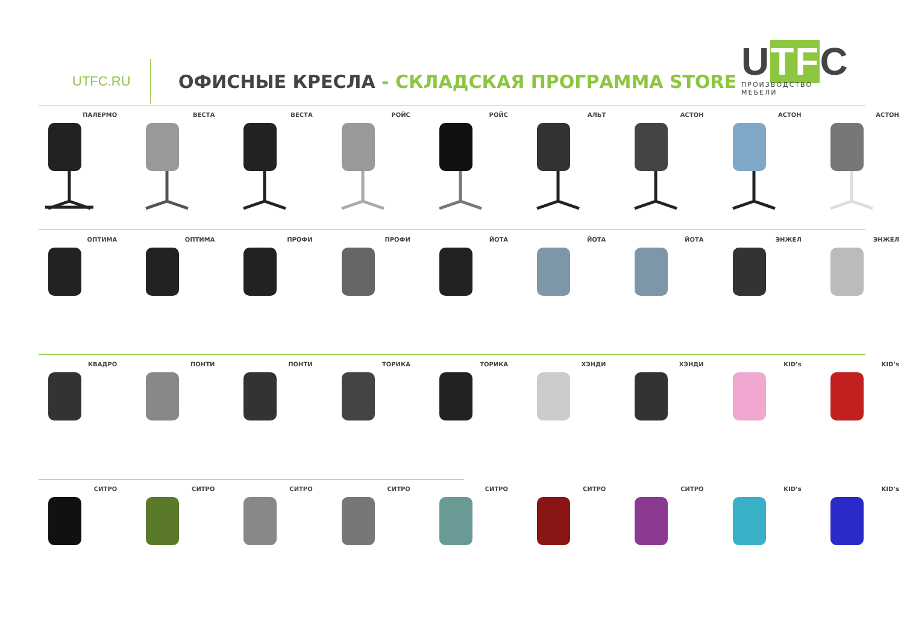UTFC.RU
ОФИСНЫЕ КРЕСЛА - СКЛАДСКАЯ ПРОГРАММА STORE
UTFC
ПРОИЗВОДСТВО МЕБЕЛИ
ПАЛЕРМО ВЕСТА ВЕСТА РОЙС РОЙС АЛЬТ АСТОН АСТОН АСТОН
ОПТИМА ОПТИМА ПРОФИ ПРОФИ ЙОТА ЙОТА ЙОТА ЭНЖЕЛ ЭНЖЕЛ
КВАДРО ПОНТИ ПОНТИ ТОРИКА ТОРИКА ХЭНДИ ХЭНДИ KID’s KID’s
СИТРО СИТРО СИТРО СИТРО СИТРО СИТРО СИТРО KID’s KID’s